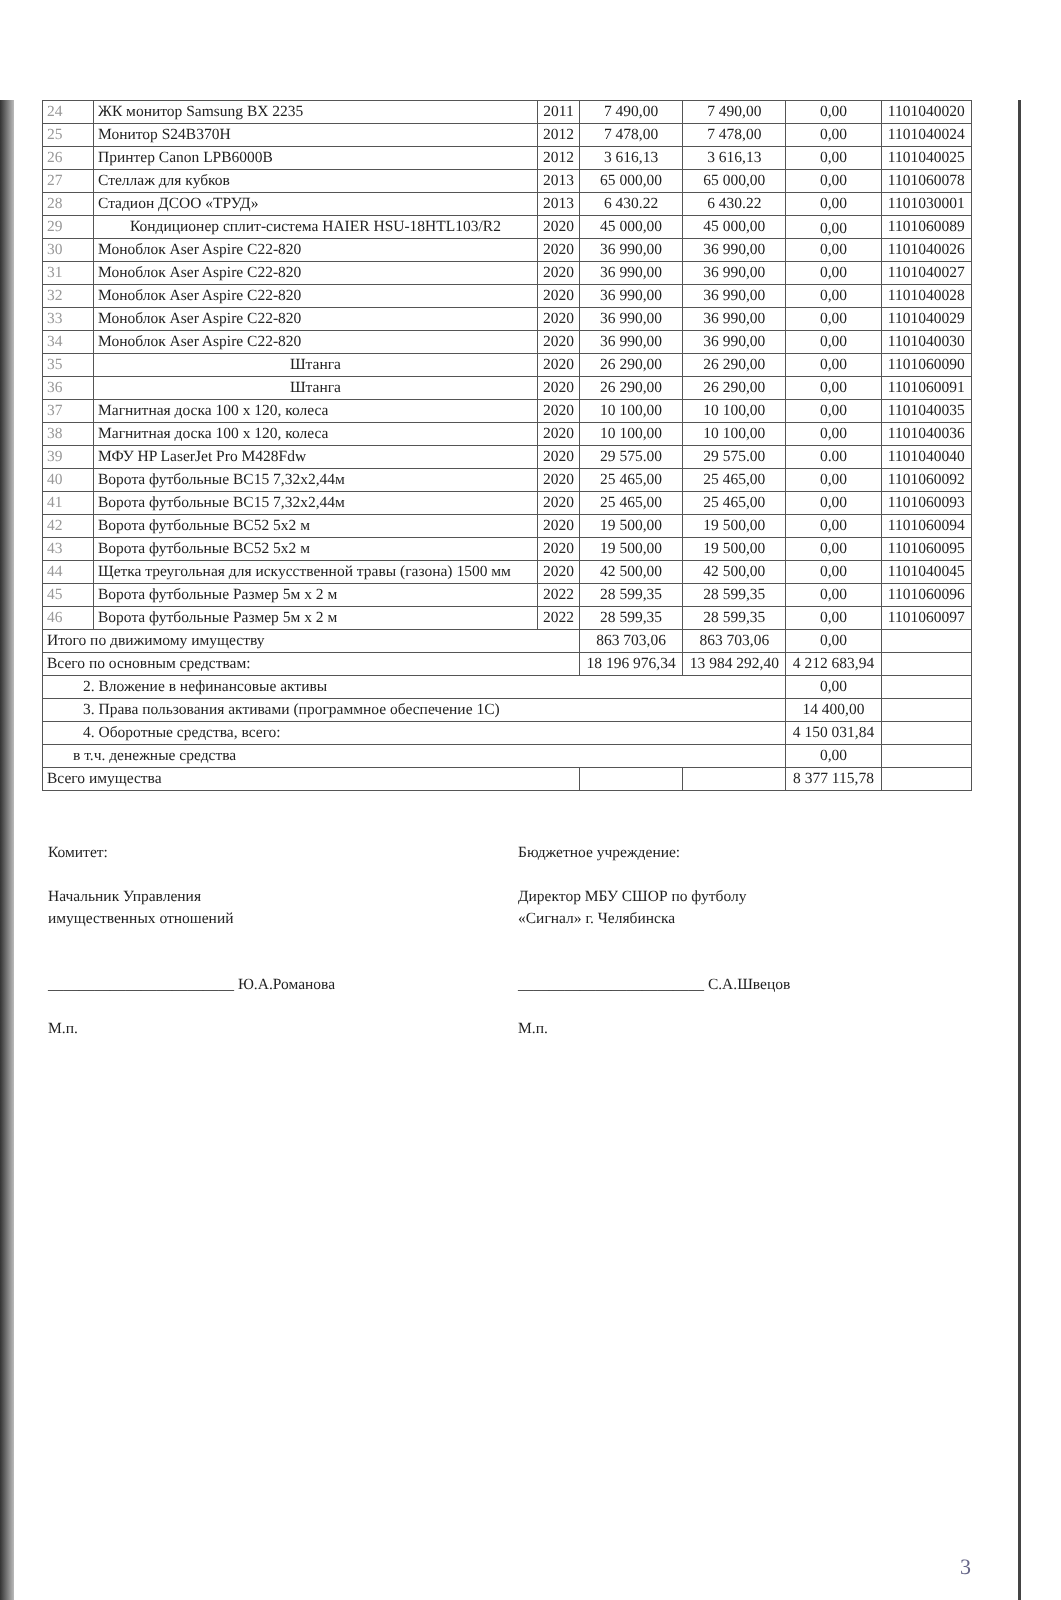| 24 | ЖК монитор Samsung BX 2235 | 2011 | 7 490,00 | 7 490,00 | 0,00 | 1101040020 |
| 25 | Монитор S24B370H | 2012 | 7 478,00 | 7 478,00 | 0,00 | 1101040024 |
| 26 | Принтер Canon LPB6000B | 2012 | 3 616,13 | 3 616,13 | 0,00 | 1101040025 |
| 27 | Стеллаж для кубков | 2013 | 65 000,00 | 65 000,00 | 0,00 | 1101060078 |
| 28 | Стадион ДСОО «ТРУД» | 2013 | 6 430.22 | 6 430.22 | 0,00 | 1101030001 |
| 29 | Кондиционер сплит-система HAIER HSU-18HTL103/R2 | 2020 | 45 000,00 | 45 000,00 | 0,00 | 1101060089 |
| 30 | Моноблок Aser Aspire C22-820 | 2020 | 36 990,00 | 36 990,00 | 0,00 | 1101040026 |
| 31 | Моноблок Aser Aspire C22-820 | 2020 | 36 990,00 | 36 990,00 | 0,00 | 1101040027 |
| 32 | Моноблок Aser Aspire C22-820 | 2020 | 36 990,00 | 36 990,00 | 0,00 | 1101040028 |
| 33 | Моноблок Aser Aspire C22-820 | 2020 | 36 990,00 | 36 990,00 | 0,00 | 1101040029 |
| 34 | Моноблок Aser Aspire C22-820 | 2020 | 36 990,00 | 36 990,00 | 0,00 | 1101040030 |
| 35 | Штанга | 2020 | 26 290,00 | 26 290,00 | 0,00 | 1101060090 |
| 36 | Штанга | 2020 | 26 290,00 | 26 290,00 | 0,00 | 1101060091 |
| 37 | Магнитная доска 100 х 120, колеса | 2020 | 10 100,00 | 10 100,00 | 0,00 | 1101040035 |
| 38 | Магнитная доска 100 х 120, колеса | 2020 | 10 100,00 | 10 100,00 | 0,00 | 1101040036 |
| 39 | МФУ HP LaserJet Pro M428Fdw | 2020 | 29 575.00 | 29 575.00 | 0.00 | 1101040040 |
| 40 | Ворота футбольные ВС15 7,32х2,44м | 2020 | 25 465,00 | 25 465,00 | 0,00 | 1101060092 |
| 41 | Ворота футбольные ВС15 7,32х2,44м | 2020 | 25 465,00 | 25 465,00 | 0,00 | 1101060093 |
| 42 | Ворота футбольные ВС52 5х2 м | 2020 | 19 500,00 | 19 500,00 | 0,00 | 1101060094 |
| 43 | Ворота футбольные ВС52 5х2 м | 2020 | 19 500,00 | 19 500,00 | 0,00 | 1101060095 |
| 44 | Щетка треугольная для искусственной травы (газона) 1500 мм | 2020 | 42 500,00 | 42 500,00 | 0,00 | 1101040045 |
| 45 | Ворота футбольные Размер 5м х 2 м | 2022 | 28 599,35 | 28 599,35 | 0,00 | 1101060096 |
| 46 | Ворота футбольные Размер 5м х 2 м | 2022 | 28 599,35 | 28 599,35 | 0,00 | 1101060097 |
| Итого по движимому имуществу | | | 863 703,06 | 863 703,06 | 0,00 | |
| Всего по основным средствам: | | | 18 196 976,34 | 13 984 292,40 | 4 212 683,94 | |
| 2. Вложение в нефинансовые активы | | | | | 0,00 | |
| 3. Права пользования активами (программное обеспечение 1С) | | | | | 14 400,00 | |
| 4. Оборотные средства, всего: | | | | | 4 150 031,84 | |
| в т.ч. денежные средства | | | | | 0,00 | |
| Всего имущества | | | | | 8 377 115,78 | |
Комитет:
Начальник Управления
имущественных отношений
________________________ Ю.А.Романова
М.п.
Бюджетное учреждение:
Директор МБУ СШОР по футболу
«Сигнал» г. Челябинска
________________________ С.А.Швецов
М.п.
3